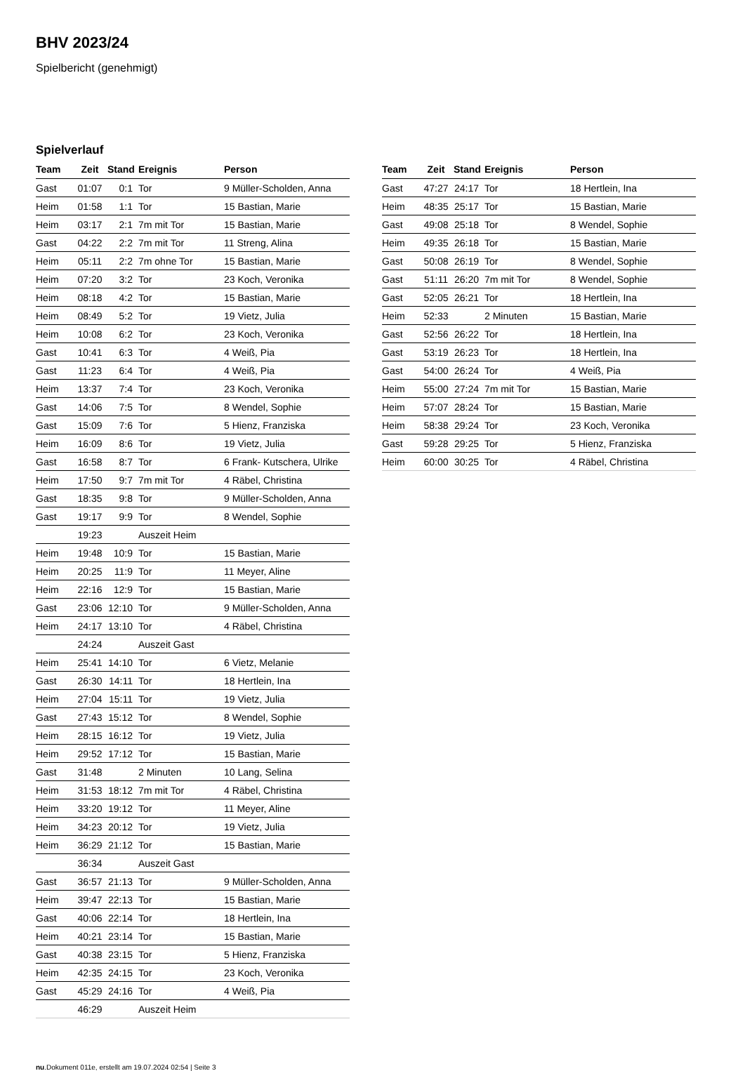BHV 2023/24
Spielbericht (genehmigt)
Spielverlauf
| Team | Zeit | Stand | Ereignis | Person |
| --- | --- | --- | --- | --- |
| Gast | 01:07 | 0:1 | Tor | 9 Müller-Scholden, Anna |
| Heim | 01:58 | 1:1 | Tor | 15 Bastian, Marie |
| Heim | 03:17 | 2:1 | 7m mit Tor | 15 Bastian, Marie |
| Gast | 04:22 | 2:2 | 7m mit Tor | 11 Streng, Alina |
| Heim | 05:11 | 2:2 | 7m ohne Tor | 15 Bastian, Marie |
| Heim | 07:20 | 3:2 | Tor | 23 Koch, Veronika |
| Heim | 08:18 | 4:2 | Tor | 15 Bastian, Marie |
| Heim | 08:49 | 5:2 | Tor | 19 Vietz, Julia |
| Heim | 10:08 | 6:2 | Tor | 23 Koch, Veronika |
| Gast | 10:41 | 6:3 | Tor | 4 Weiß, Pia |
| Gast | 11:23 | 6:4 | Tor | 4 Weiß, Pia |
| Heim | 13:37 | 7:4 | Tor | 23 Koch, Veronika |
| Gast | 14:06 | 7:5 | Tor | 8 Wendel, Sophie |
| Gast | 15:09 | 7:6 | Tor | 5 Hienz, Franziska |
| Heim | 16:09 | 8:6 | Tor | 19 Vietz, Julia |
| Gast | 16:58 | 8:7 | Tor | 6 Frank- Kutschera, Ulrike |
| Heim | 17:50 | 9:7 | 7m mit Tor | 4 Räbel, Christina |
| Gast | 18:35 | 9:8 | Tor | 9 Müller-Scholden, Anna |
| Gast | 19:17 | 9:9 | Tor | 8 Wendel, Sophie |
| | 19:23 | | Auszeit Heim | |
| Heim | 19:48 | 10:9 | Tor | 15 Bastian, Marie |
| Heim | 20:25 | 11:9 | Tor | 11 Meyer, Aline |
| Heim | 22:16 | 12:9 | Tor | 15 Bastian, Marie |
| Gast | 23:06 | 12:10 | Tor | 9 Müller-Scholden, Anna |
| Heim | 24:17 | 13:10 | Tor | 4 Räbel, Christina |
| | 24:24 | | Auszeit Gast | |
| Heim | 25:41 | 14:10 | Tor | 6 Vietz, Melanie |
| Gast | 26:30 | 14:11 | Tor | 18 Hertlein, Ina |
| Heim | 27:04 | 15:11 | Tor | 19 Vietz, Julia |
| Gast | 27:43 | 15:12 | Tor | 8 Wendel, Sophie |
| Heim | 28:15 | 16:12 | Tor | 19 Vietz, Julia |
| Heim | 29:52 | 17:12 | Tor | 15 Bastian, Marie |
| Gast | 31:48 | | 2 Minuten | 10 Lang, Selina |
| Heim | 31:53 | 18:12 | 7m mit Tor | 4 Räbel, Christina |
| Heim | 33:20 | 19:12 | Tor | 11 Meyer, Aline |
| Heim | 34:23 | 20:12 | Tor | 19 Vietz, Julia |
| Heim | 36:29 | 21:12 | Tor | 15 Bastian, Marie |
| | 36:34 | | Auszeit Gast | |
| Gast | 36:57 | 21:13 | Tor | 9 Müller-Scholden, Anna |
| Heim | 39:47 | 22:13 | Tor | 15 Bastian, Marie |
| Gast | 40:06 | 22:14 | Tor | 18 Hertlein, Ina |
| Heim | 40:21 | 23:14 | Tor | 15 Bastian, Marie |
| Gast | 40:38 | 23:15 | Tor | 5 Hienz, Franziska |
| Heim | 42:35 | 24:15 | Tor | 23 Koch, Veronika |
| Gast | 45:29 | 24:16 | Tor | 4 Weiß, Pia |
| | 46:29 | | Auszeit Heim | |
| Team | Zeit | Stand | Ereignis | Person |
| --- | --- | --- | --- | --- |
| Gast | 47:27 | 24:17 | Tor | 18 Hertlein, Ina |
| Heim | 48:35 | 25:17 | Tor | 15 Bastian, Marie |
| Gast | 49:08 | 25:18 | Tor | 8 Wendel, Sophie |
| Heim | 49:35 | 26:18 | Tor | 15 Bastian, Marie |
| Gast | 50:08 | 26:19 | Tor | 8 Wendel, Sophie |
| Gast | 51:11 | 26:20 | 7m mit Tor | 8 Wendel, Sophie |
| Gast | 52:05 | 26:21 | Tor | 18 Hertlein, Ina |
| Heim | 52:33 | | 2 Minuten | 15 Bastian, Marie |
| Gast | 52:56 | 26:22 | Tor | 18 Hertlein, Ina |
| Gast | 53:19 | 26:23 | Tor | 18 Hertlein, Ina |
| Gast | 54:00 | 26:24 | Tor | 4 Weiß, Pia |
| Heim | 55:00 | 27:24 | 7m mit Tor | 15 Bastian, Marie |
| Heim | 57:07 | 28:24 | Tor | 15 Bastian, Marie |
| Heim | 58:38 | 29:24 | Tor | 23 Koch, Veronika |
| Gast | 59:28 | 29:25 | Tor | 5 Hienz, Franziska |
| Heim | 60:00 | 30:25 | Tor | 4 Räbel, Christina |
nu.Dokument 011e, erstellt am 19.07.2024 02:54 | Seite 3